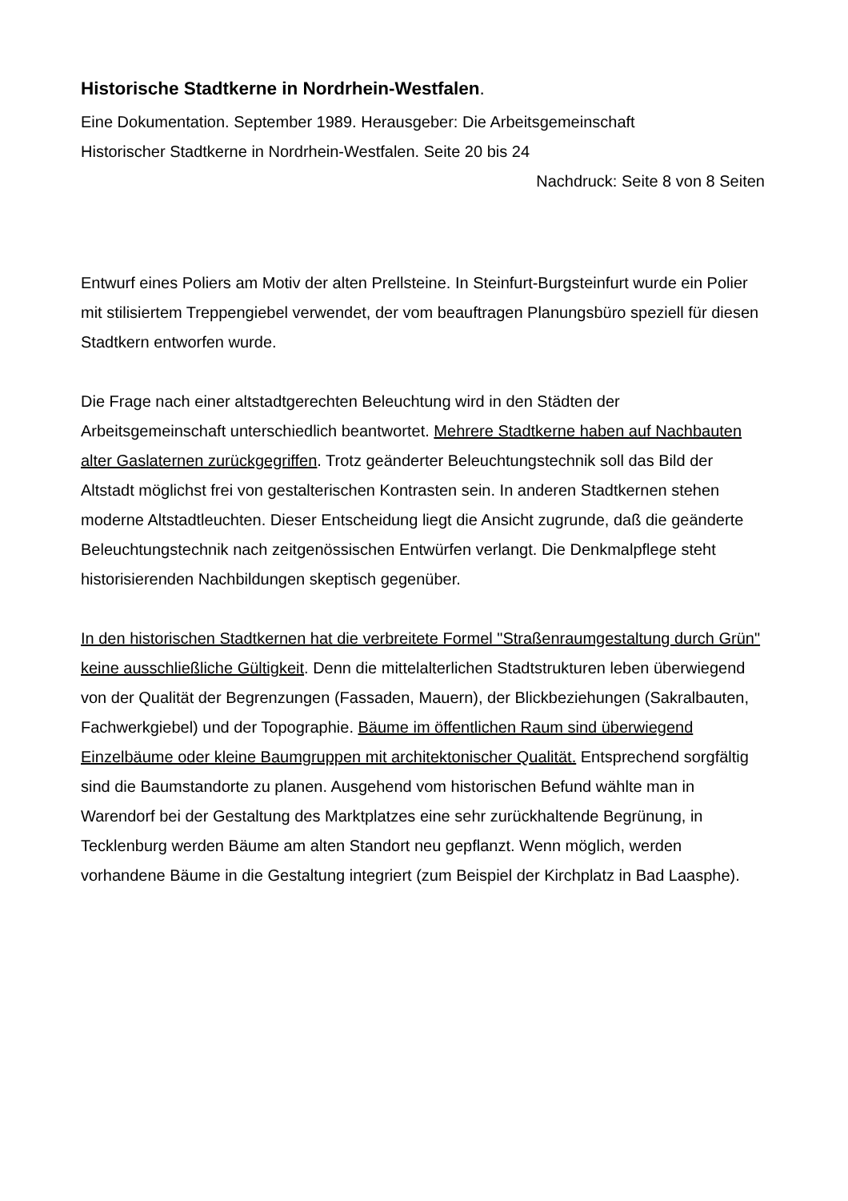Historische Stadtkerne in Nordrhein-Westfalen.
Eine Dokumentation. September 1989. Herausgeber: Die Arbeitsgemeinschaft
Historischer Stadtkerne in Nordrhein-Westfalen. Seite 20 bis 24
Nachdruck: Seite 8 von 8 Seiten
Entwurf eines Poliers am Motiv der alten Prellsteine. In Steinfurt-Burgsteinfurt wurde ein Polier mit stilisiertem Treppengiebel verwendet, der vom beauftragen Planungsbüro speziell für diesen Stadtkern entworfen wurde.
Die Frage nach einer altstadtgerechten Beleuchtung wird in den Städten der Arbeitsgemeinschaft unterschiedlich beantwortet. Mehrere Stadtkerne haben auf Nachbauten alter Gaslaternen zurückgegriffen. Trotz geänderter Beleuchtungstechnik soll das Bild der Altstadt möglichst frei von gestalterischen Kontrasten sein. In anderen Stadtkernen stehen moderne Altstadtleuchten. Dieser Entscheidung liegt die Ansicht zugrunde, daß die geänderte Beleuchtungstechnik nach zeitgenössischen Entwürfen verlangt. Die Denkmalpflege steht historisierenden Nachbildungen skeptisch gegenüber.
In den historischen Stadtkernen hat die verbreitete Formel "Straßenraumgestaltung durch Grün" keine ausschließliche Gültigkeit. Denn die mittelalterlichen Stadtstrukturen leben überwiegend von der Qualität der Begrenzungen (Fassaden, Mauern), der Blickbeziehungen (Sakralbauten, Fachwerkgiebel) und der Topographie. Bäume im öffentlichen Raum sind überwiegend Einzelbäume oder kleine Baumgruppen mit architektonischer Qualität. Entsprechend sorgfältig sind die Baumstandorte zu planen. Ausgehend vom historischen Befund wählte man in Warendorf bei der Gestaltung des Marktplatzes eine sehr zurückhaltende Begrünung, in Tecklenburg werden Bäume am alten Standort neu gepflanzt. Wenn möglich, werden vorhandene Bäume in die Gestaltung integriert (zum Beispiel der Kirchplatz in Bad Laasphe).